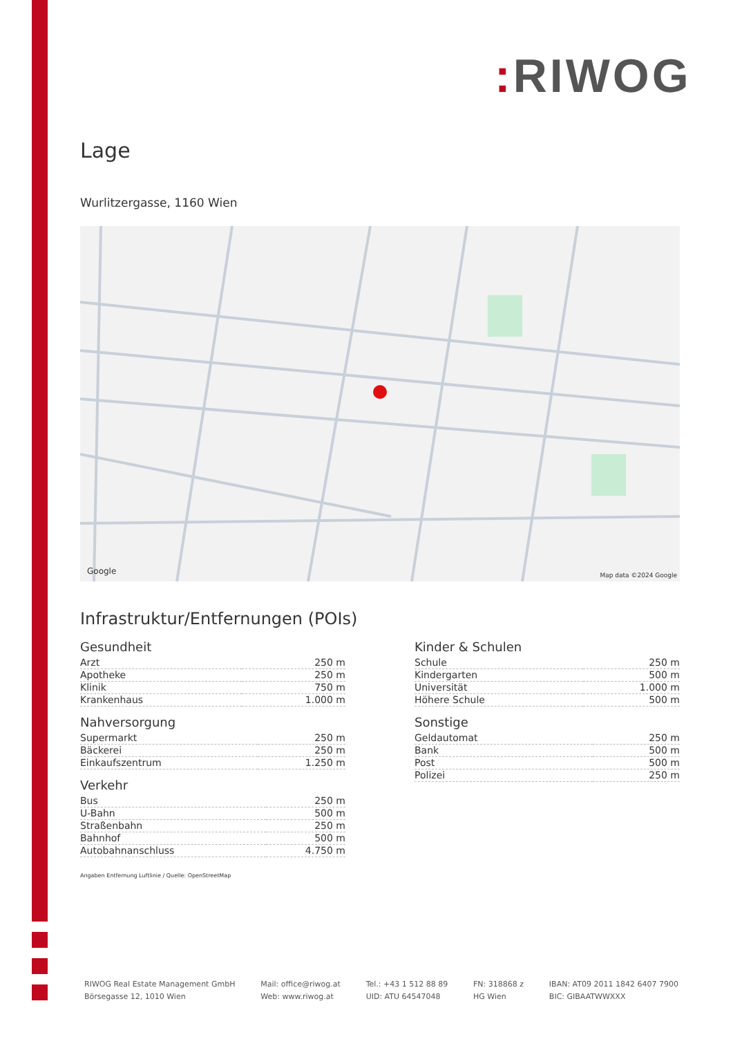: RIWOG
Lage
Wurlitzergasse, 1160 Wien
Google Map data ©2024 Google
Infrastruktur/Entfernungen (POIs)
Gesundheit
| Arzt | 250 m |
| Apotheke | 250 m |
| Klinik | 750 m |
| Krankenhaus | 1.000 m |
Nahversorgung
| Supermarkt | 250 m |
| Bäckerei | 250 m |
| Einkaufszentrum | 1.250 m |
Verkehr
| Bus | 250 m |
| U-Bahn | 500 m |
| Straßenbahn | 250 m |
| Bahnhof | 500 m |
| Autobahnanschluss | 4.750 m |
Kinder & Schulen
| Schule | 250 m |
| Kindergarten | 500 m |
| Universität | 1.000 m |
| Höhere Schule | 500 m |
Sonstige
| Geldautomat | 250 m |
| Bank | 500 m |
| Post | 500 m |
| Polizei | 250 m |
Angaben Entfernung Luftlinie / Quelle: OpenStreetMap
RIWOG Real Estate Management GmbH
Börsegasse 12, 1010 Wien
Mail: office@riwog.at
Web: www.riwog.at
Tel.: +43 1 512 88 89
UID: ATU 64547048
FN: 318868 z
HG Wien
IBAN: AT09 2011 1842 6407 7900
BIC: GIBAATWWXXX